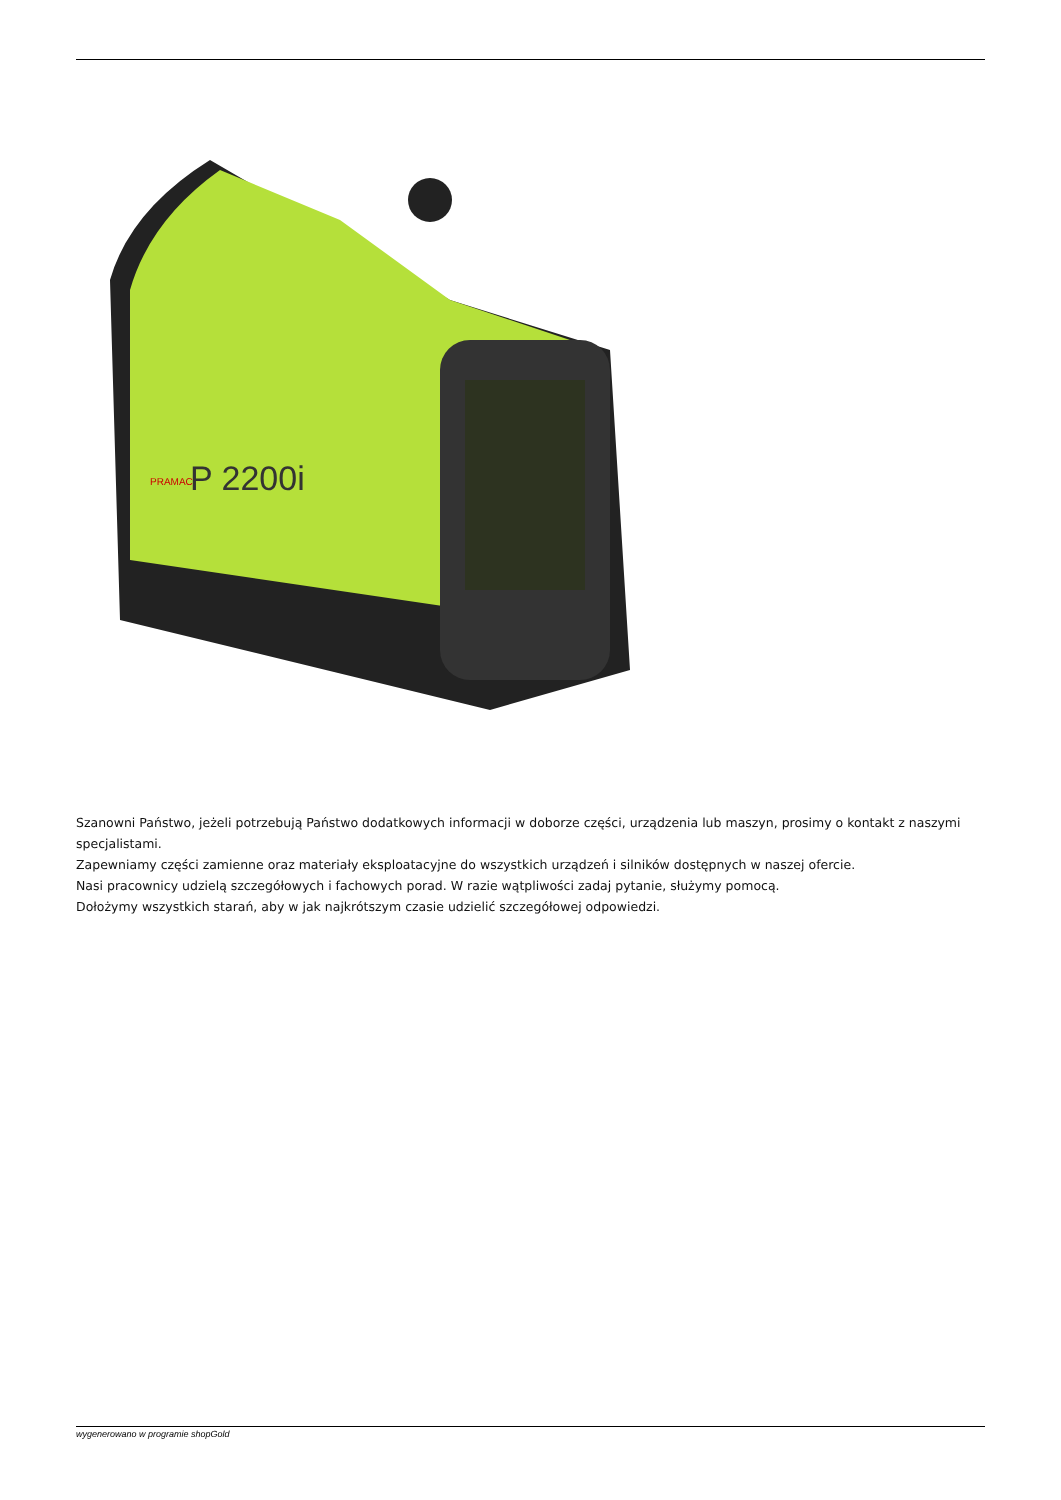P 2200i
PRAMAC
Szanowni Państwo, jeżeli potrzebują Państwo dodatkowych informacji w doborze części, urządzenia lub maszyn, prosimy o kontakt z naszymi specjalistami.
Zapewniamy części zamienne oraz materiały eksploatacyjne do wszystkich urządzeń i silników dostępnych w naszej ofercie.
Nasi pracownicy udzielą szczegółowych i fachowych porad. W razie wątpliwości zadaj pytanie, służymy pomocą.
Dołożymy wszystkich starań, aby w jak najkrótszym czasie udzielić szczegółowej odpowiedzi.
wygenerowano w programie shopGold